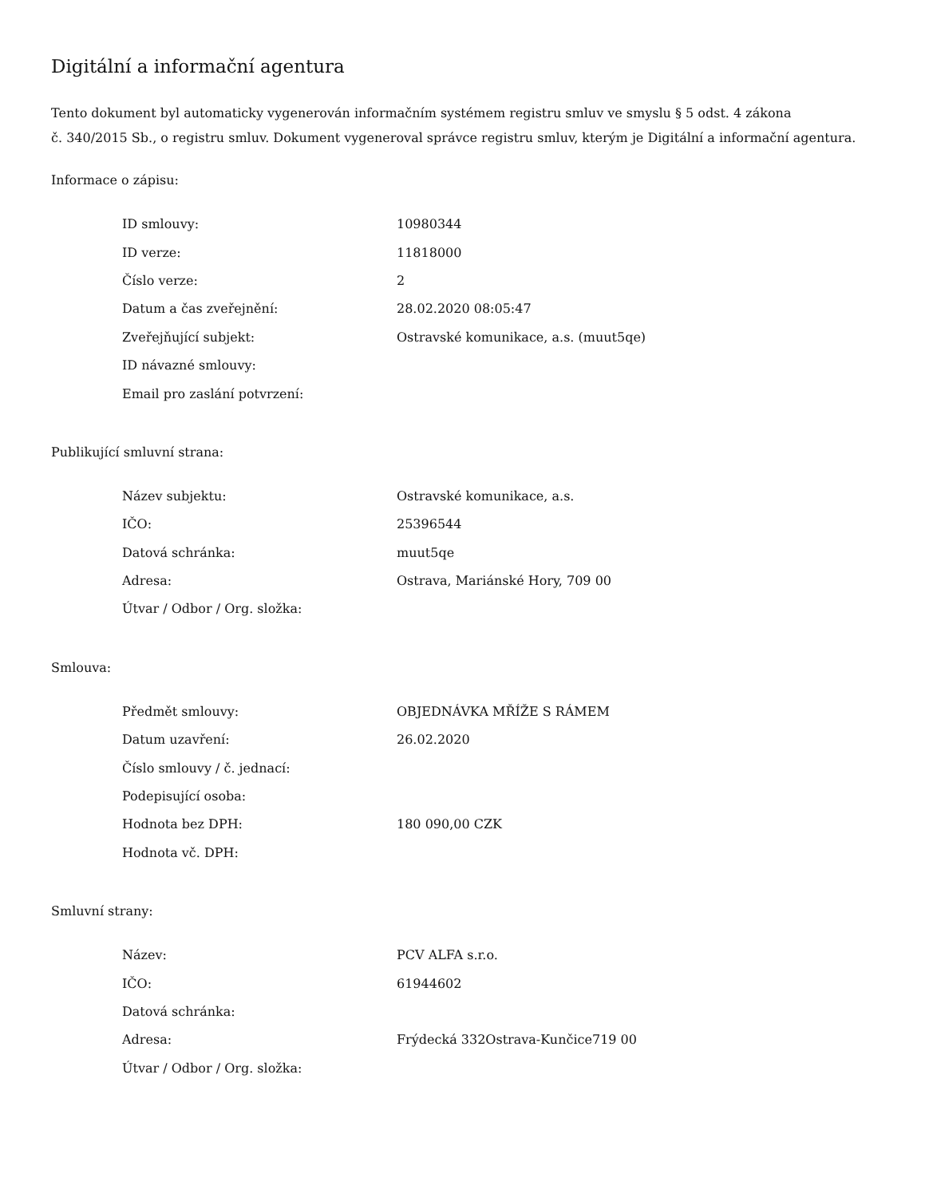Digitální a informační agentura
Tento dokument byl automaticky vygenerován informačním systémem registru smluv ve smyslu § 5 odst. 4 zákona
č. 340/2015 Sb., o registru smluv. Dokument vygeneroval správce registru smluv, kterým je Digitální a informační agentura.
Informace o zápisu:
| ID smlouvy: | 10980344 |
| ID verze: | 11818000 |
| Číslo verze: | 2 |
| Datum a čas zveřejnění: | 28.02.2020 08:05:47 |
| Zveřejňující subjekt: | Ostravské komunikace, a.s. (muut5qe) |
| ID návazné smlouvy: | |
| Email pro zaslání potvrzení: | |
Publikující smluvní strana:
| Název subjektu: | Ostravské komunikace, a.s. |
| IČO: | 25396544 |
| Datová schránka: | muut5qe |
| Adresa: | Ostrava, Mariánské Hory, 709 00 |
| Útvar / Odbor / Org. složka: | |
Smlouva:
| Předmět smlouvy: | OBJEDNÁVKA MŘÍŽE S RÁMEM |
| Datum uzavření: | 26.02.2020 |
| Číslo smlouvy / č. jednací: | |
| Podepisující osoba: | |
| Hodnota bez DPH: | 180 090,00 CZK |
| Hodnota vč. DPH: | |
Smluvní strany:
| Název: | PCV ALFA s.r.o. |
| IČO: | 61944602 |
| Datová schránka: | |
| Adresa: | Frýdecká 332Ostrava-Kunčice719 00 |
| Útvar / Odbor / Org. složka: | |